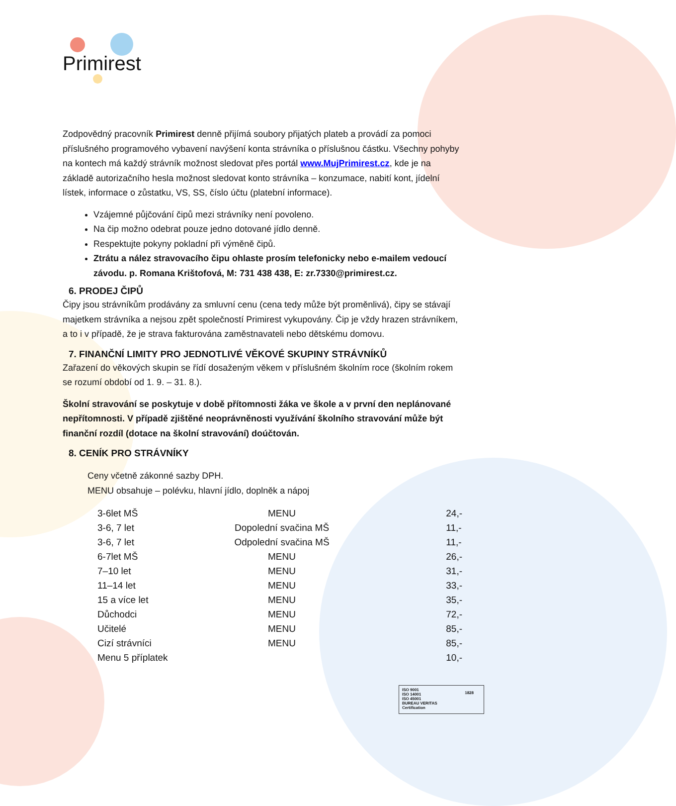Primirest
Zodpovědný pracovník Primirest denně přijímá soubory přijatých plateb a provádí za pomoci příslušného programového vybavení navýšení konta strávníka o příslušnou částku. Všechny pohyby na kontech má každý strávník možnost sledovat přes portál www.MujPrimirest.cz, kde je na základě autorizačního hesla možnost sledovat konto strávníka – konzumace, nabití kont, jídelní lístek, informace o zůstatku, VS, SS, číslo účtu (platební informace).
Vzájemné půjčování čipů mezi strávníky není povoleno.
Na čip možno odebrat pouze jedno dotované jídlo denně.
Respektujte pokyny pokladní při výměně čipů.
Ztrátu a nález stravovacího čipu ohlaste prosím telefonicky nebo e-mailem vedoucí závodu. p. Romana Krištofová, M: 731 438 438, E: zr.7330@primirest.cz.
6. PRODEJ ČIPŮ
Čipy jsou strávníkům prodávány za smluvní cenu (cena tedy může být proměnlivá), čipy se stávají majetkem strávníka a nejsou zpět společností Primirest vykupovány. Čip je vždy hrazen strávníkem, a to i v případě, že je strava fakturována zaměstnavateli nebo dětskému domovu.
7. FINANČNÍ LIMITY PRO JEDNOTLIVÉ VĚKOVÉ SKUPINY STRÁVNÍKŮ
Zařazení do věkových skupin se řídí dosaženým věkem v příslušném školním roce (školním rokem se rozumí období od 1. 9. – 31. 8.).
Školní stravování se poskytuje v době přítomnosti žáka ve škole a v první den neplánované nepřítomnosti. V případě zjištěné neoprávněnosti využívání školního stravování může být finanční rozdíl (dotace na školní stravování) doúčtován.
8. CENÍK PRO STRÁVNÍKY
Ceny včetně zákonné sazby DPH.
MENU obsahuje – polévku, hlavní jídlo, doplněk a nápoj
| 3-6let MŠ | MENU | 24,- |
| 3-6, 7 let | Dopolední svačina MŠ | 11,- |
| 3-6, 7 let | Odpolední svačina MŠ | 11,- |
| 6-7let MŠ | MENU | 26,- |
| 7–10 let | MENU | 31,- |
| 11–14 let | MENU | 33,- |
| 15 a více let | MENU | 35,- |
| Důchodci | MENU | 72,- |
| Učitelé | MENU | 85,- |
| Cizí strávníci | MENU | 85,- |
| Menu 5 příplatek | | 10,- |
ISO 9001
ISO 14001
ISO 45001
BUREAU VERITAS
Certification
1828